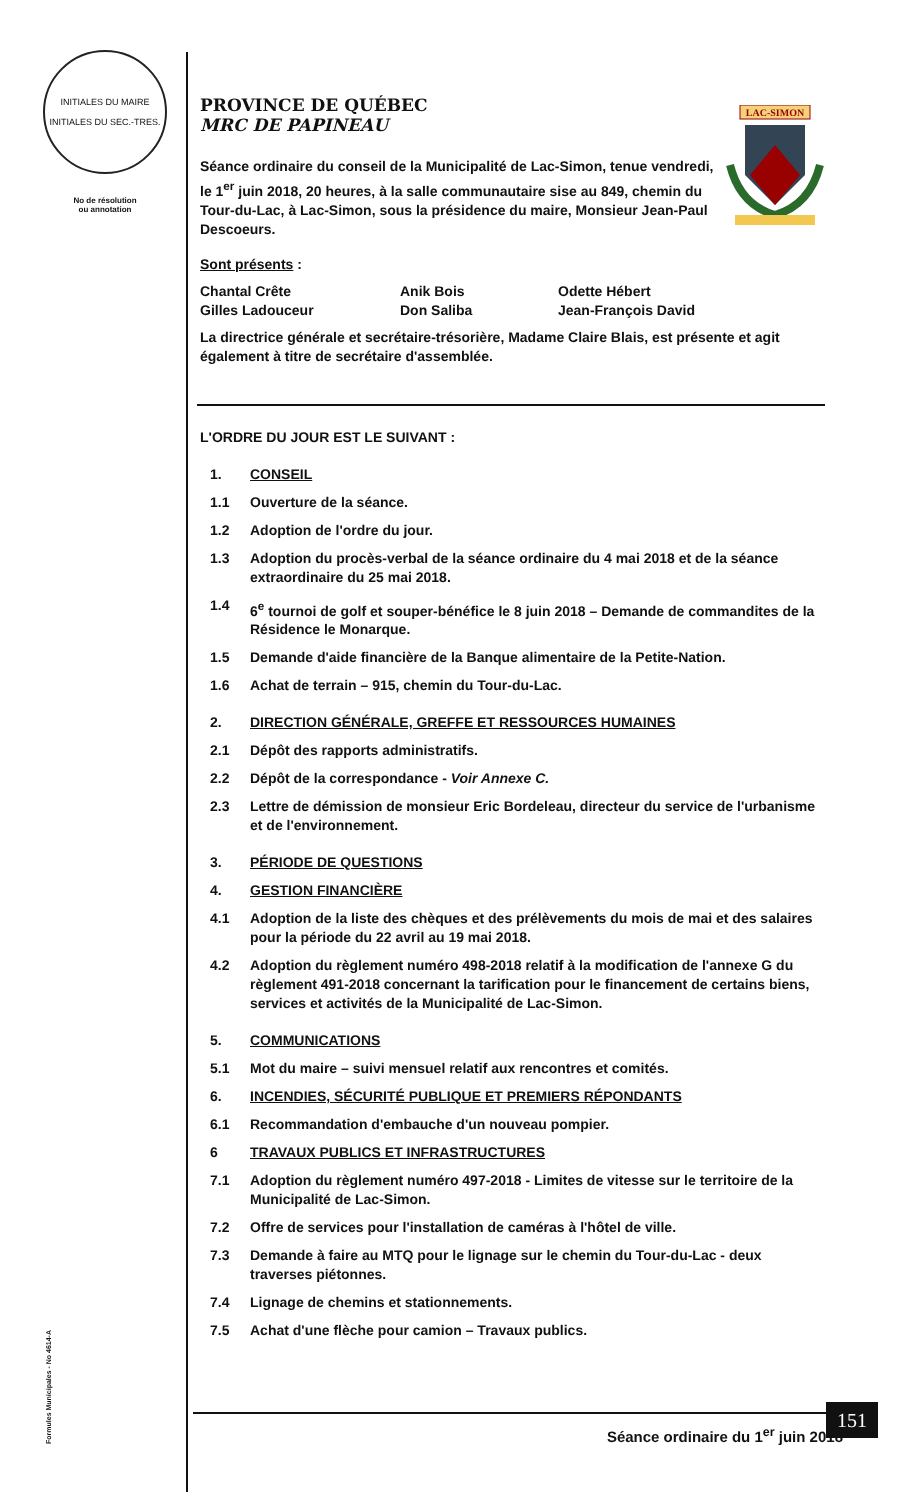INITIALES DU MAIRE
INITIALES DU SEC.-TRES.
No de résolution
ou annotation
LAC-SIMON
PROVINCE DE QUÉBEC
MRC DE PAPINEAU
Séance ordinaire du conseil de la Municipalité de Lac-Simon, tenue vendredi, le 1<sup>er</sup> juin 2018, 20 heures, à la salle communautaire sise au 849, chemin du Tour-du-Lac, à Lac-Simon, sous la présidence du maire, Monsieur Jean-Paul Descoeurs.
Sont présents :
Chantal Crête Anik Bois Odette Hébert Gilles Ladouceur Don Saliba Jean-François David
La directrice générale et secrétaire-trésorière, Madame Claire Blais, est présente et agit également à titre de secrétaire d'assemblée.
L'ORDRE DU JOUR EST LE SUIVANT :
1. CONSEIL
1.1 Ouverture de la séance.
1.2 Adoption de l'ordre du jour.
1.3 Adoption du procès-verbal de la séance ordinaire du 4 mai 2018 et de la séance extraordinaire du 25 mai 2018.
1.4 6<sup>e</sup> tournoi de golf et souper-bénéfice le 8 juin 2018 – Demande de commandites de la Résidence le Monarque.
1.5 Demande d'aide financière de la Banque alimentaire de la Petite-Nation.
1.6 Achat de terrain – 915, chemin du Tour-du-Lac.
2. DIRECTION GÉNÉRALE, GREFFE ET RESSOURCES HUMAINES
2.1 Dépôt des rapports administratifs.
2.2 Dépôt de la correspondance - Voir Annexe C.
2.3 Lettre de démission de monsieur Eric Bordeleau, directeur du service de l'urbanisme et de l'environnement.
3. PÉRIODE DE QUESTIONS
4. GESTION FINANCIÈRE
4.1 Adoption de la liste des chèques et des prélèvements du mois de mai et des salaires pour la période du 22 avril au 19 mai 2018.
4.2 Adoption du règlement numéro 498-2018 relatif à la modification de l'annexe G du règlement 491-2018 concernant la tarification pour le financement de certains biens, services et activités de la Municipalité de Lac-Simon.
5. COMMUNICATIONS
5.1 Mot du maire – suivi mensuel relatif aux rencontres et comités.
6. INCENDIES, SÉCURITÉ PUBLIQUE ET PREMIERS RÉPONDANTS
6.1 Recommandation d'embauche d'un nouveau pompier.
6 TRAVAUX PUBLICS ET INFRASTRUCTURES
7.1 Adoption du règlement numéro 497-2018 - Limites de vitesse sur le territoire de la Municipalité de Lac-Simon.
7.2 Offre de services pour l'installation de caméras à l'hôtel de ville.
7.3 Demande à faire au MTQ pour le lignage sur le chemin du Tour-du-Lac - deux traverses piétonnes.
7.4 Lignage de chemins et stationnements.
7.5 Achat d'une flèche pour camion – Travaux publics.
Séance ordinaire du 1<sup>er</sup> juin 2018
151
Formules Municipales - No 4614-A